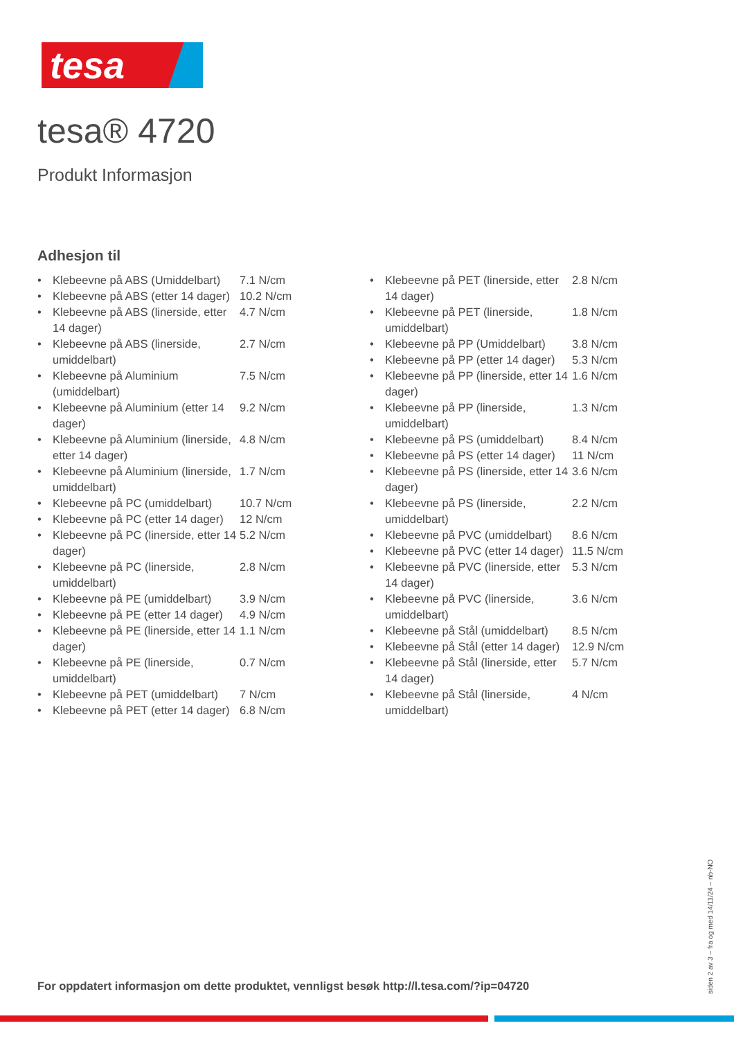tesa
tesa® 4720
Produkt Informasjon
Adhesjon til
| • | Klebeevne på ABS (Umiddelbart) | 7.1 N/cm |
| • | Klebeevne på ABS (etter 14 dager) | 10.2 N/cm |
| • | Klebeevne på ABS (linerside, etter 14 dager) | 4.7 N/cm |
| • | Klebeevne på ABS (linerside, umiddelbart) | 2.7 N/cm |
| • | Klebeevne på Aluminium (umiddelbart) | 7.5 N/cm |
| • | Klebeevne på Aluminium (etter 14 dager) | 9.2 N/cm |
| • | Klebeevne på Aluminium (linerside, etter 14 dager) | 4.8 N/cm |
| • | Klebeevne på Aluminium (linerside, umiddelbart) | 1.7 N/cm |
| • | Klebeevne på PC (umiddelbart) | 10.7 N/cm |
| • | Klebeevne på PC (etter 14 dager) | 12 N/cm |
| • | Klebeevne på PC (linerside, etter 14 dager) | 5.2 N/cm |
| • | Klebeevne på PC (linerside, umiddelbart) | 2.8 N/cm |
| • | Klebeevne på PE (umiddelbart) | 3.9 N/cm |
| • | Klebeevne på PE (etter 14 dager) | 4.9 N/cm |
| • | Klebeevne på PE (linerside, etter 14 dager) | 1.1 N/cm |
| • | Klebeevne på PE (linerside, umiddelbart) | 0.7 N/cm |
| • | Klebeevne på PET (umiddelbart) | 7 N/cm |
| • | Klebeevne på PET (etter 14 dager) | 6.8 N/cm |
| • | Klebeevne på PET (linerside, etter 14 dager) | 2.8 N/cm |
| • | Klebeevne på PET (linerside, umiddelbart) | 1.8 N/cm |
| • | Klebeevne på PP (Umiddelbart) | 3.8 N/cm |
| • | Klebeevne på PP (etter 14 dager) | 5.3 N/cm |
| • | Klebeevne på PP (linerside, etter 14 dager) | 1.6 N/cm |
| • | Klebeevne på PP (linerside, umiddelbart) | 1.3 N/cm |
| • | Klebeevne på PS (umiddelbart) | 8.4 N/cm |
| • | Klebeevne på PS (etter 14 dager) | 11 N/cm |
| • | Klebeevne på PS (linerside, etter 14 dager) | 3.6 N/cm |
| • | Klebeevne på PS (linerside, umiddelbart) | 2.2 N/cm |
| • | Klebeevne på PVC (umiddelbart) | 8.6 N/cm |
| • | Klebeevne på PVC (etter 14 dager) | 11.5 N/cm |
| • | Klebeevne på PVC (linerside, etter 14 dager) | 5.3 N/cm |
| • | Klebeevne på PVC (linerside, umiddelbart) | 3.6 N/cm |
| • | Klebeevne på Stål (umiddelbart) | 8.5 N/cm |
| • | Klebeevne på Stål (etter 14 dager) | 12.9 N/cm |
| • | Klebeevne på Stål (linerside, etter 14 dager) | 5.7 N/cm |
| • | Klebeevne på Stål (linerside, umiddelbart) | 4 N/cm |
For oppdatert informasjon om dette produktet, vennligst besøk http://l.tesa.com/?ip=04720
siden 2 av 3 – fra og med 14/11/24 – nb-NO